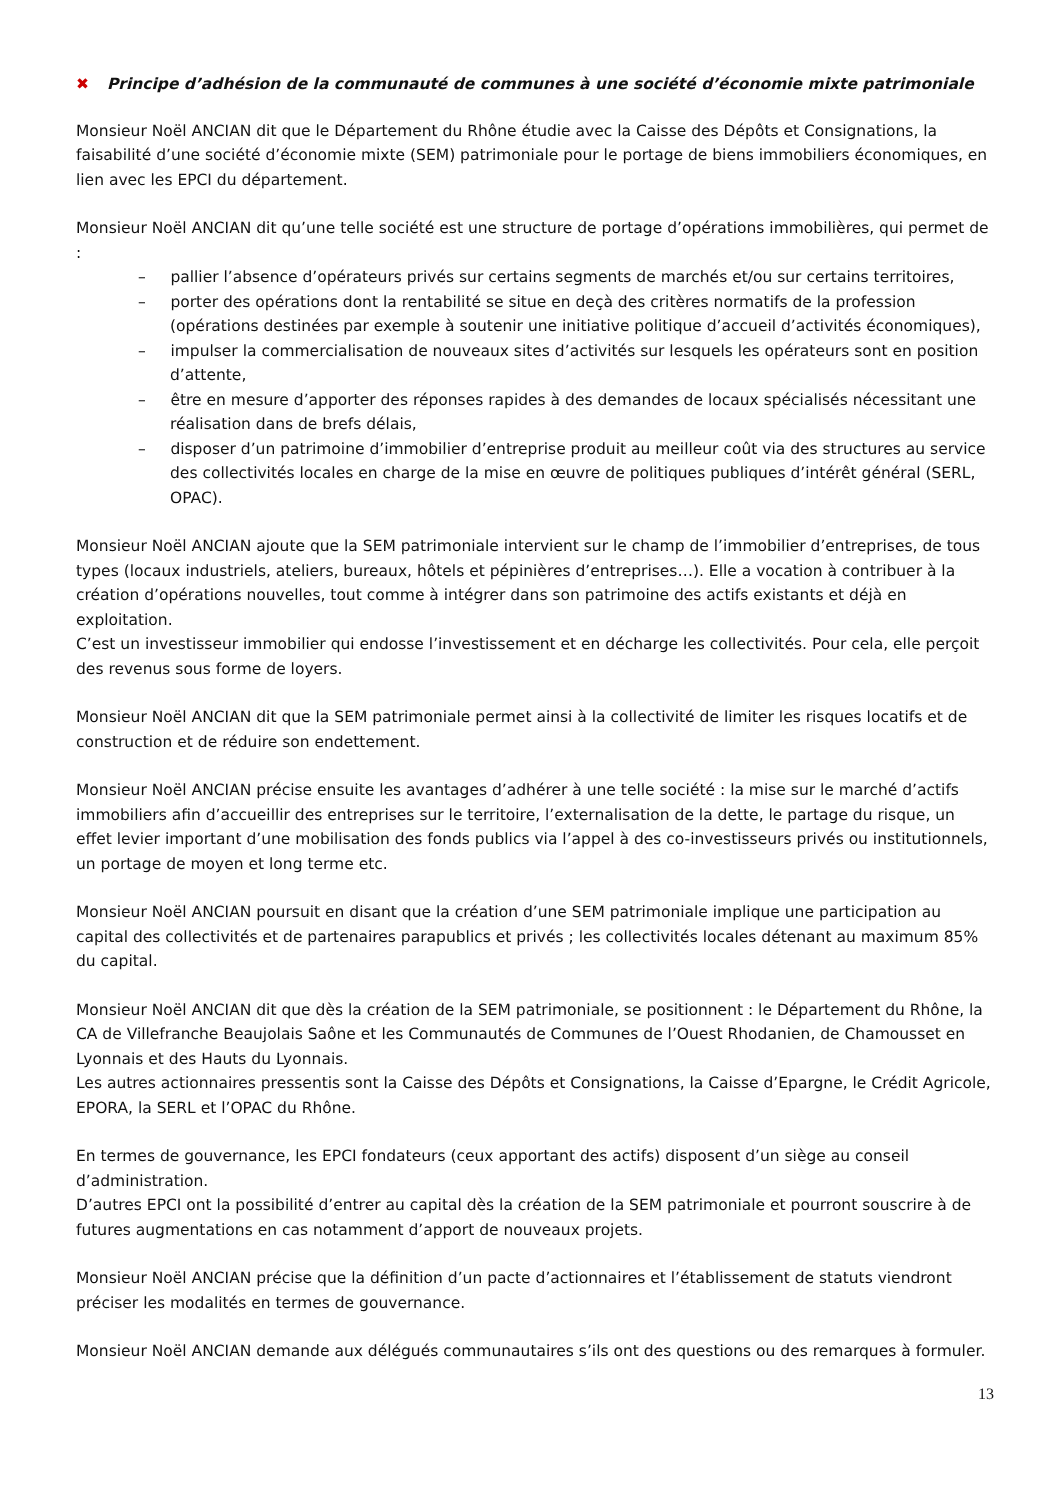✖ Principe d’adhésion de la communauté de communes à une société d’économie mixte patrimoniale
Monsieur Noël ANCIAN dit que le Département du Rhône étudie avec la Caisse des Dépôts et Consignations, la faisabilité d’une société d’économie mixte (SEM) patrimoniale pour le portage de biens immobiliers économiques, en lien avec les EPCI du département.
Monsieur Noël ANCIAN dit qu’une telle société est une structure de portage d’opérations immobilières, qui permet de :
– pallier l’absence d’opérateurs privés sur certains segments de marchés et/ou sur certains territoires,
– porter des opérations dont la rentabilité se situe en deçà des critères normatifs de la profession (opérations destinées par exemple à soutenir une initiative politique d’accueil d’activités économiques),
– impulser la commercialisation de nouveaux sites d’activités sur lesquels les opérateurs sont en position d’attente,
– être en mesure d’apporter des réponses rapides à des demandes de locaux spécialisés nécessitant une réalisation dans de brefs délais,
– disposer d’un patrimoine d’immobilier d’entreprise produit au meilleur coût via des structures au service des collectivités locales en charge de la mise en œuvre de politiques publiques d’intérêt général (SERL, OPAC).
Monsieur Noël ANCIAN ajoute que la SEM patrimoniale intervient sur le champ de l’immobilier d’entreprises, de tous types (locaux industriels, ateliers, bureaux, hôtels et pépinières d’entreprises…). Elle a vocation à contribuer à la création d’opérations nouvelles, tout comme à intégrer dans son patrimoine des actifs existants et déjà en exploitation.
C’est un investisseur immobilier qui endosse l’investissement et en décharge les collectivités. Pour cela, elle perçoit des revenus sous forme de loyers.
Monsieur Noël ANCIAN dit que la SEM patrimoniale permet ainsi à la collectivité de limiter les risques locatifs et de construction et de réduire son endettement.
Monsieur Noël ANCIAN précise ensuite les avantages d’adhérer à une telle société : la mise sur le marché d’actifs immobiliers afin d’accueillir des entreprises sur le territoire, l’externalisation de la dette, le partage du risque, un effet levier important d’une mobilisation des fonds publics via l’appel à des co-investisseurs privés ou institutionnels, un portage de moyen et long terme etc.
Monsieur Noël ANCIAN poursuit en disant que la création d’une SEM patrimoniale implique une participation au capital des collectivités et de partenaires parapublics et privés ; les collectivités locales détenant au maximum 85% du capital.
Monsieur Noël ANCIAN dit que dès la création de la SEM patrimoniale, se positionnent : le Département du Rhône, la CA de Villefranche Beaujolais Saône et les Communautés de Communes de l’Ouest Rhodanien, de Chamousset en Lyonnais et des Hauts du Lyonnais.
Les autres actionnaires pressentis sont la Caisse des Dépôts et Consignations, la Caisse d’Epargne, le Crédit Agricole, EPORA, la SERL et l’OPAC du Rhône.
En termes de gouvernance, les EPCI fondateurs (ceux apportant des actifs) disposent d’un siège au conseil d’administration.
D’autres EPCI ont la possibilité d’entrer au capital dès la création de la SEM patrimoniale et pourront souscrire à de futures augmentations en cas notamment d’apport de nouveaux projets.
Monsieur Noël ANCIAN précise que la définition d’un pacte d’actionnaires et l’établissement de statuts viendront préciser les modalités en termes de gouvernance.
Monsieur Noël ANCIAN demande aux délégués communautaires s’ils ont des questions ou des remarques à formuler.
13